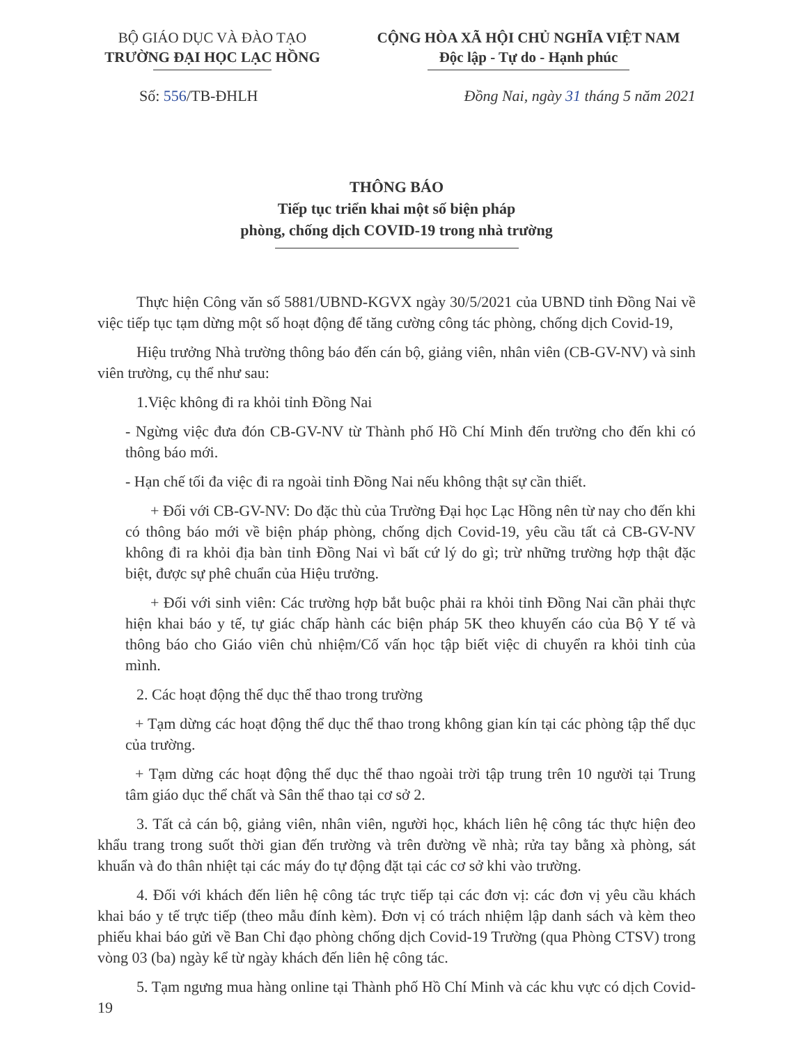BỘ GIÁO DỤC VÀ ĐÀO TẠO
TRƯỜNG ĐẠI HỌC LẠC HỒNG
CỘNG HÒA XÃ HỘI CHỦ NGHĨA VIỆT NAM
Độc lập - Tự do - Hạnh phúc
Số: 556/TB-ĐHLH Đồng Nai, ngày 31 tháng 5 năm 2021
THÔNG BÁO
Tiếp tục triển khai một số biện pháp
phòng, chống dịch COVID-19 trong nhà trường
Thực hiện Công văn số 5881/UBND-KGVX ngày 30/5/2021 của UBND tỉnh Đồng Nai về việc tiếp tục tạm dừng một số hoạt động để tăng cường công tác phòng, chống dịch Covid-19,
Hiệu trưởng Nhà trường thông báo đến cán bộ, giảng viên, nhân viên (CB-GV-NV) và sinh viên trường, cụ thể như sau:
1.Việc không đi ra khỏi tỉnh Đồng Nai
- Ngừng việc đưa đón CB-GV-NV từ Thành phố Hồ Chí Minh đến trường cho đến khi có thông báo mới.
- Hạn chế tối đa việc đi ra ngoài tỉnh Đồng Nai nếu không thật sự cần thiết.
+ Đối với CB-GV-NV: Do đặc thù của Trường Đại học Lạc Hồng nên từ nay cho đến khi có thông báo mới về biện pháp phòng, chống dịch Covid-19, yêu cầu tất cả CB-GV-NV không đi ra khỏi địa bàn tỉnh Đồng Nai vì bất cứ lý do gì; trừ những trường hợp thật đặc biệt, được sự phê chuẩn của Hiệu trưởng.
+ Đối với sinh viên: Các trường hợp bắt buộc phải ra khỏi tỉnh Đồng Nai cần phải thực hiện khai báo y tế, tự giác chấp hành các biện pháp 5K theo khuyến cáo của Bộ Y tế và thông báo cho Giáo viên chủ nhiệm/Cố vấn học tập biết việc di chuyển ra khỏi tỉnh của mình.
2. Các hoạt động thể dục thể thao trong trường
+ Tạm dừng các hoạt động thể dục thể thao trong không gian kín tại các phòng tập thể dục của trường.
+ Tạm dừng các hoạt động thể dục thể thao ngoài trời tập trung trên 10 người tại Trung tâm giáo dục thể chất và Sân thể thao tại cơ sở 2.
3. Tất cả cán bộ, giảng viên, nhân viên, người học, khách liên hệ công tác thực hiện đeo khẩu trang trong suốt thời gian đến trường và trên đường về nhà; rửa tay bằng xà phòng, sát khuẩn và đo thân nhiệt tại các máy đo tự động đặt tại các cơ sở khi vào trường.
4. Đối với khách đến liên hệ công tác trực tiếp tại các đơn vị: các đơn vị yêu cầu khách khai báo y tế trực tiếp (theo mẫu đính kèm). Đơn vị có trách nhiệm lập danh sách và kèm theo phiếu khai báo gửi về Ban Chỉ đạo phòng chống dịch Covid-19 Trường (qua Phòng CTSV) trong vòng 03 (ba) ngày kể từ ngày khách đến liên hệ công tác.
5. Tạm ngưng mua hàng online tại Thành phố Hồ Chí Minh và các khu vực có dịch Covid-19